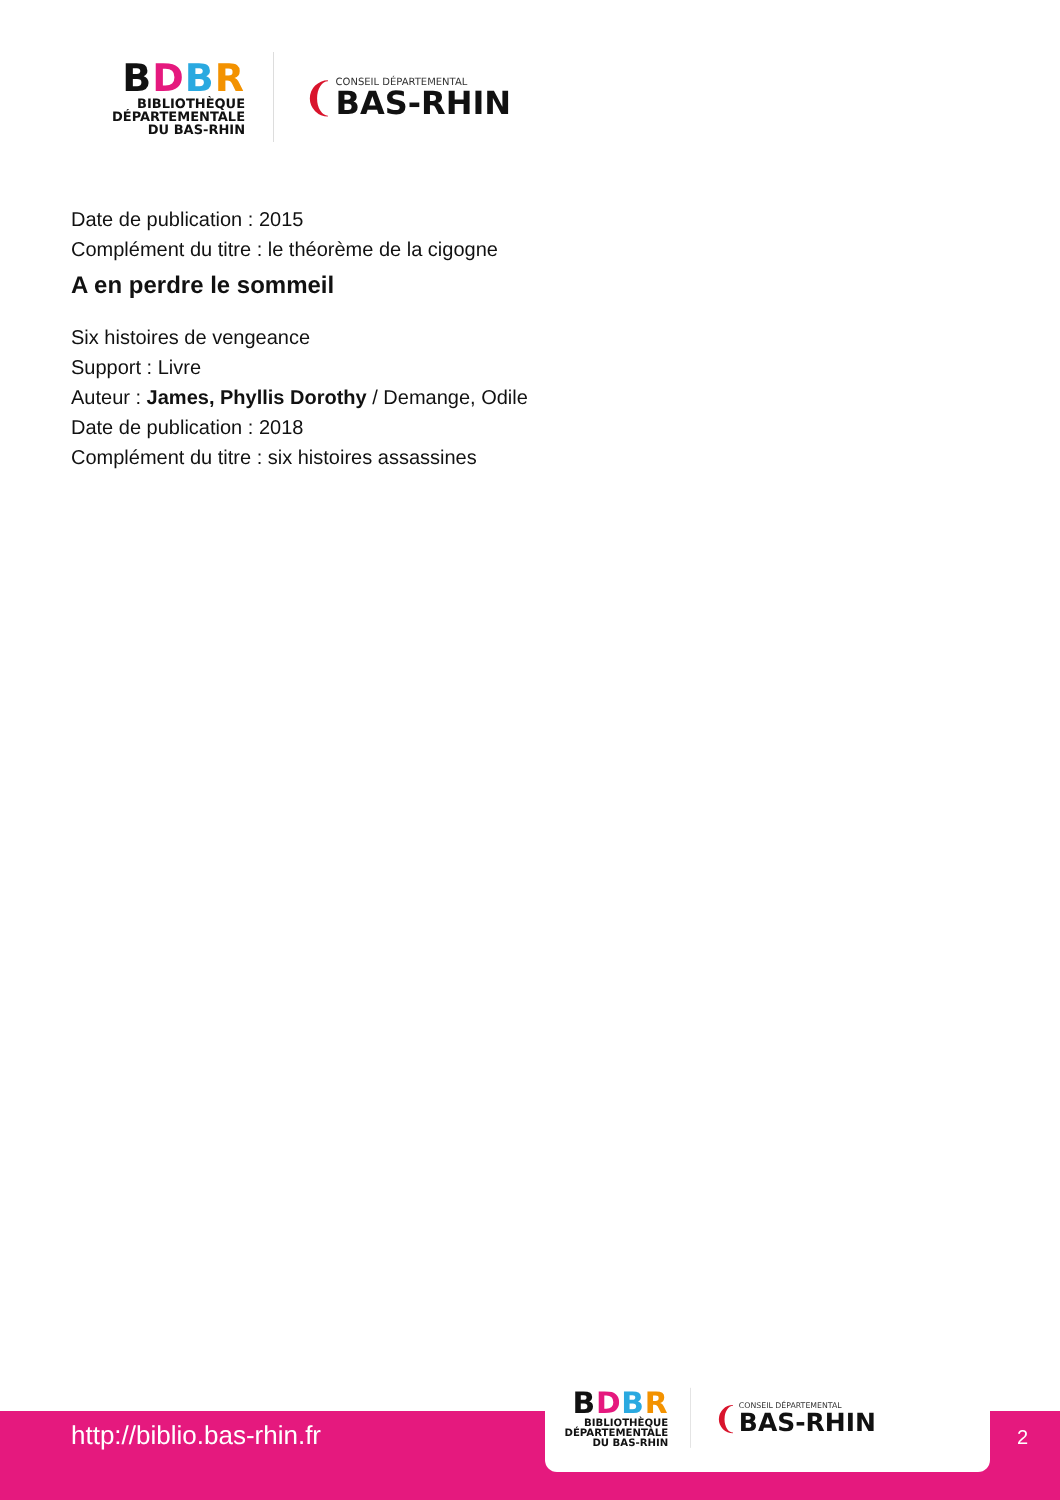BDBR
BIBLIOTHÈQUE
DÉPARTEMENTALE
DU BAS-RHIN
❨
CONSEIL DÉPARTEMENTAL
BAS-RHIN
Date de publication : 2015
Complément du titre : le théorème de la cigogne
A en perdre le sommeil
Six histoires de vengeance
Support : Livre
Auteur : James, Phyllis Dorothy / Demange, Odile
Date de publication : 2018
Complément du titre : six histoires assassines
http://biblio.bas-rhin.fr
BDBR
BIBLIOTHÈQUE
DÉPARTEMENTALE
DU BAS-RHIN
❨
CONSEIL DÉPARTEMENTAL
BAS-RHIN
2